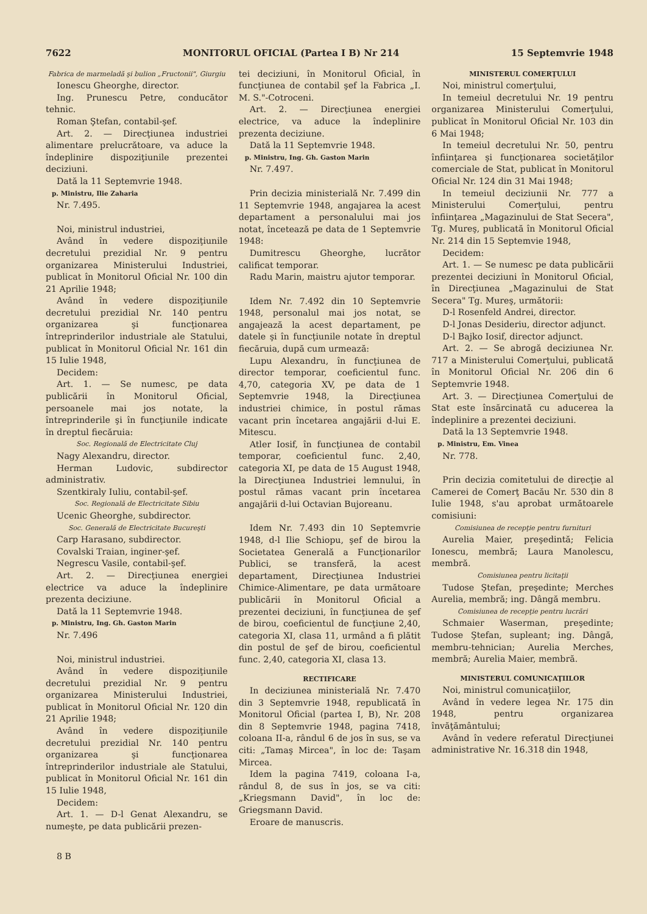7622 MONITORUL OFICIAL (Partea I B) Nr 214 15 Septemvrie 1948
Fabrica de marmeladă şi bulion „Fructonii", Giurgiu
Ionescu Gheorghe, director.
Ing. Prunescu Petre, conducător tehnic.
Roman Ştefan, contabil-şef.
Art. 2. — Direcţiunea industriei alimentare prelucrătoare, va aduce la îndeplinire dispoziţiunile prezentei deciziuni.
Dată la 11 Septemvrie 1948.
p. Ministru, Ilie Zaharia
Nr. 7.495.
Noi, ministrul industriei,
Având în vedere dispoziţiunile decretului prezidial Nr. 9 pentru organizarea Ministerului Industriei, publicat în Monitorul Oficial Nr. 100 din 21 Aprilie 1948;
Având în vedere dispoziţiunile decretului prezidial Nr. 140 pentru organizarea şi funcţionarea întreprinderilor industriale ale Statului, publicat în Monitorul Oficial Nr. 161 din 15 Iulie 1948,
Decidem:
Art. 1. — Se numesc, pe data publicării în Monitorul Oficial, persoanele mai jos notate, la întreprinderile şi în funcţiunile indicate în dreptul fiecăruia:
Soc. Regională de Electricitate Cluj
Nagy Alexandru, director.
Herman Ludovic, subdirector administrativ.
Szentkiraly Iuliu, contabil-şef.
Soc. Regională de Electricitate Sibiu
Ucenic Gheorghe, subdirector.
Soc. Generală de Electricitate Bucureşti
Carp Harasano, subdirector.
Covalski Traian, inginer-şef.
Negrescu Vasile, contabil-şef.
Art. 2. — Direcţiunea energiei electrice va aduce la îndeplinire prezenta deciziune.
Dată la 11 Septemvrie 1948.
p. Ministru, Ing. Gh. Gaston Marin
Nr. 7.496
Noi, ministrul industriei.
Având în vedere dispoziţiunile decretului prezidial Nr. 9 pentru organizarea Ministerului Industriei, publicat în Monitorul Oficial Nr. 120 din 21 Aprilie 1948;
Având în vedere dispoziţiunile decretului prezidial Nr. 140 pentru organizarea şi funcţionarea întreprinderilor industriale ale Statului, publicat în Monitorul Oficial Nr. 161 din 15 Iulie 1948,
Decidem:
Art. 1. — D-l Genat Alexandru, se numeşte, pe data publicării prezen-
8 B
tei deciziuni, în Monitorul Oficial, în funcţiunea de contabil şef la Fabrica „I. M. S."-Cotroceni.
Art. 2. — Direcţiunea energiei electrice, va aduce la îndeplinire prezenta deciziune.
Dată la 11 Septemvrie 1948.
p. Ministru, Ing. Gh. Gaston Marin
Nr. 7.497.
Prin decizia ministerială Nr. 7.499 din 11 Septemvrie 1948, angajarea la acest departament a personalului mai jos notat, încetează pe data de 1 Septemvrie 1948:
Dumitrescu Gheorghe, lucrător calificat temporar.
Radu Marin, maistru ajutor temporar.
Idem Nr. 7.492 din 10 Septemvrie 1948, personalul mai jos notat, se angajează la acest departament, pe datele şi în funcţiunile notate în dreptul fiecăruia, după cum urmează:
Lupu Alexandru, în funcţiunea de director temporar, coeficientul func. 4,70, categoria XV, pe data de 1 Septemvrie 1948, la Direcţiunea industriei chimice, în postul rămas vacant prin încetarea angajării d-lui E. Mitescu.
Atler Iosif, în funcţiunea de contabil temporar, coeficientul func. 2,40, categoria XI, pe data de 15 August 1948, la Direcţiunea Industriei lemnului, în postul rămas vacant prin încetarea angajării d-lui Octavian Bujoreanu.
Idem Nr. 7.493 din 10 Septemvrie 1948, d-l Ilie Schiopu, şef de birou la Societatea Generală a Funcţionarilor Publici, se transferă, la acest departament, Direcţiunea Industriei Chimice-Alimentare, pe data următoare publicării în Monitorul Oficial a prezentei deciziuni, în funcţiunea de şef de birou, coeficientul de funcţiune 2,40, categoria XI, clasa 11, urmând a fi plătit din postul de şef de birou, coeficientul func. 2,40, categoria XI, clasa 13.
RECTIFICARE
In deciziunea ministerială Nr. 7.470 din 3 Septemvrie 1948, republicată în Monitorul Oficial (partea I, B), Nr. 208 din 8 Septemvrie 1948, pagina 7418, coloana II-a, rândul 6 de jos în sus, se va citi: „Tamaş Mircea", în loc de: Taşam Mircea.
Idem la pagina 7419, coloana I-a, rândul 8, de sus în jos, se va citi: „Kriegsmann David", în loc de: Griegsmann David.
Eroare de manuscris.
MINISTERUL COMERŢULUI
Noi, ministrul comerţului,
In temeiul decretului Nr. 19 pentru organizarea Ministerului Comerţului, publicat în Monitorul Oficial Nr. 103 din 6 Mai 1948;
In temeiul decretului Nr. 50, pentru înfiinţarea şi funcţionarea societăţilor comerciale de Stat, publicat în Monitorul Oficial Nr. 124 din 31 Mai 1948;
In temeiul deciziunii Nr. 777 a Ministerului Comerţului, pentru înfiinţarea „Magazinului de Stat Secera", Tg. Mureş, publicată în Monitorul Oficial Nr. 214 din 15 Septemvie 1948,
Decidem:
Art. 1. — Se numesc pe data publicării prezentei deciziuni în Monitorul Oficial, în Direcţiunea „Magazinului de Stat Secera" Tg. Mureş, următorii:
D-l Rosenfeld Andrei, director.
D-l Jonas Desideriu, director adjunct.
D-l Bajko Iosif, director adjunct.
Art. 2. — Se abrogă deciziunea Nr. 717 a Ministerului Comerţului, publicată în Monitorul Oficial Nr. 206 din 6 Septemvrie 1948.
Art. 3. — Direcţiunea Comerţului de Stat este însărcinată cu aducerea la îndeplinire a prezentei deciziuni.
Dată la 13 Septemvrie 1948.
p. Ministru, Em. Vinea
Nr. 778.
Prin decizia comitetului de direcţie al Camerei de Comerţ Bacău Nr. 530 din 8 Iulie 1948, s'au aprobat următoarele comisiuni:
Comisiunea de recepţie pentru furnituri
Aurelia Maier, preşedintă; Felicia Ionescu, membră; Laura Manolescu, membră.
Comisiunea pentru licitaţii
Tudose Ştefan, preşedinte; Merches Aurelia, membră; ing. Dângă membru.
Comisiunea de recepţie pentru lucrări
Schmaier Waserman, preşedinte; Tudose Ştefan, supleant; ing. Dângă, membru-tehnician; Aurelia Merches, membră; Aurelia Maier, membră.
MINISTERUL COMUNICAŢIILOR
Noi, ministrul comunicaţiilor,
Având în vedere legea Nr. 175 din 1948, pentru organizarea învăţământului;
Având în vedere referatul Direcţiunei administrative Nr. 16.318 din 1948,